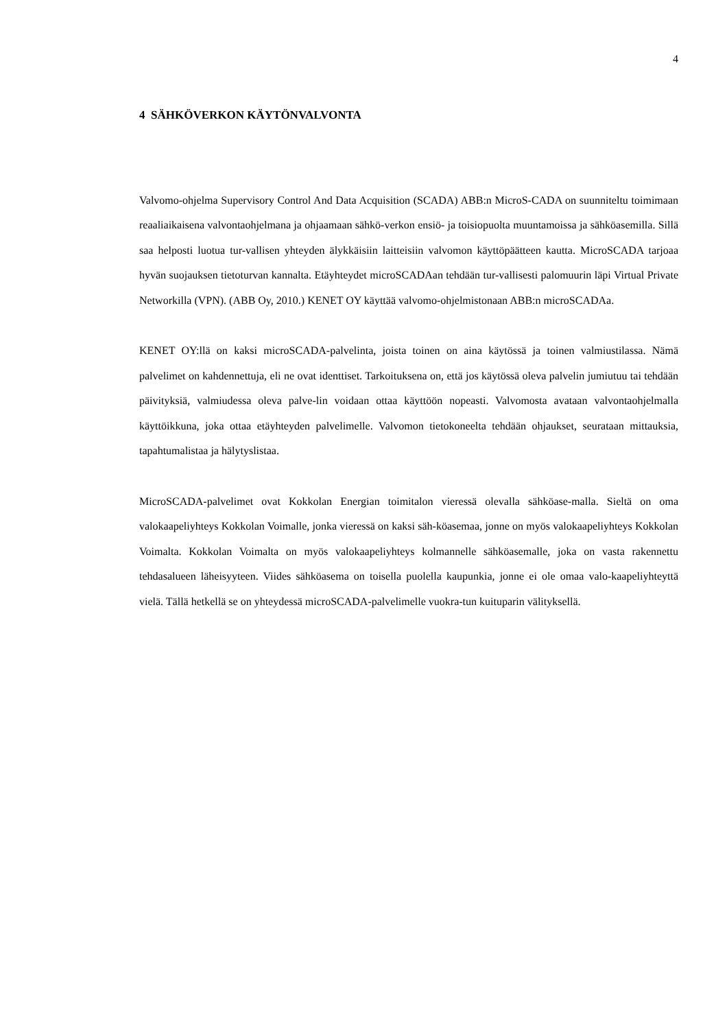4
4 SÄHKÖVERKON KÄYTÖNVALVONTA
Valvomo-ohjelma Supervisory Control And Data Acquisition (SCADA) ABB:n MicroS-CADA on suunniteltu toimimaan reaaliaikaisena valvontaohjelmana ja ohjaamaan sähkö-verkon ensiö- ja toisiopuolta muuntamoissa ja sähköasemilla. Sillä saa helposti luotua tur-vallisen yhteyden älykkäisiin laitteisiin valvomon käyttöpäätteen kautta. MicroSCADA tarjoaa hyvän suojauksen tietoturvan kannalta. Etäyhteydet microSCADAan tehdään tur-vallisesti palomuurin läpi Virtual Private Networkilla (VPN). (ABB Oy, 2010.) KENET OY käyttää valvomo-ohjelmistonaan ABB:n microSCADAa.
KENET OY:llä on kaksi microSCADA-palvelinta, joista toinen on aina käytössä ja toinen valmiustilassa. Nämä palvelimet on kahdennettuja, eli ne ovat identtiset. Tarkoituksena on, että jos käytössä oleva palvelin jumiutuu tai tehdään päivityksiä, valmiudessa oleva palve-lin voidaan ottaa käyttöön nopeasti. Valvomosta avataan valvontaohjelmalla käyttöikkuna, joka ottaa etäyhteyden palvelimelle. Valvomon tietokoneelta tehdään ohjaukset, seurataan mittauksia, tapahtumalistaa ja hälytyslistaa.
MicroSCADA-palvelimet ovat Kokkolan Energian toimitalon vieressä olevalla sähköase-malla. Sieltä on oma valokaapeliyhteys Kokkolan Voimalle, jonka vieressä on kaksi säh-köasemaa, jonne on myös valokaapeliyhteys Kokkolan Voimalta. Kokkolan Voimalta on myös valokaapeliyhteys kolmannelle sähköasemalle, joka on vasta rakennettu tehdasalueen läheisyyteen. Viides sähköasema on toisella puolella kaupunkia, jonne ei ole omaa valo-kaapeliyhteyttä vielä. Tällä hetkellä se on yhteydessä microSCADA-palvelimelle vuokra-tun kuituparin välityksellä.